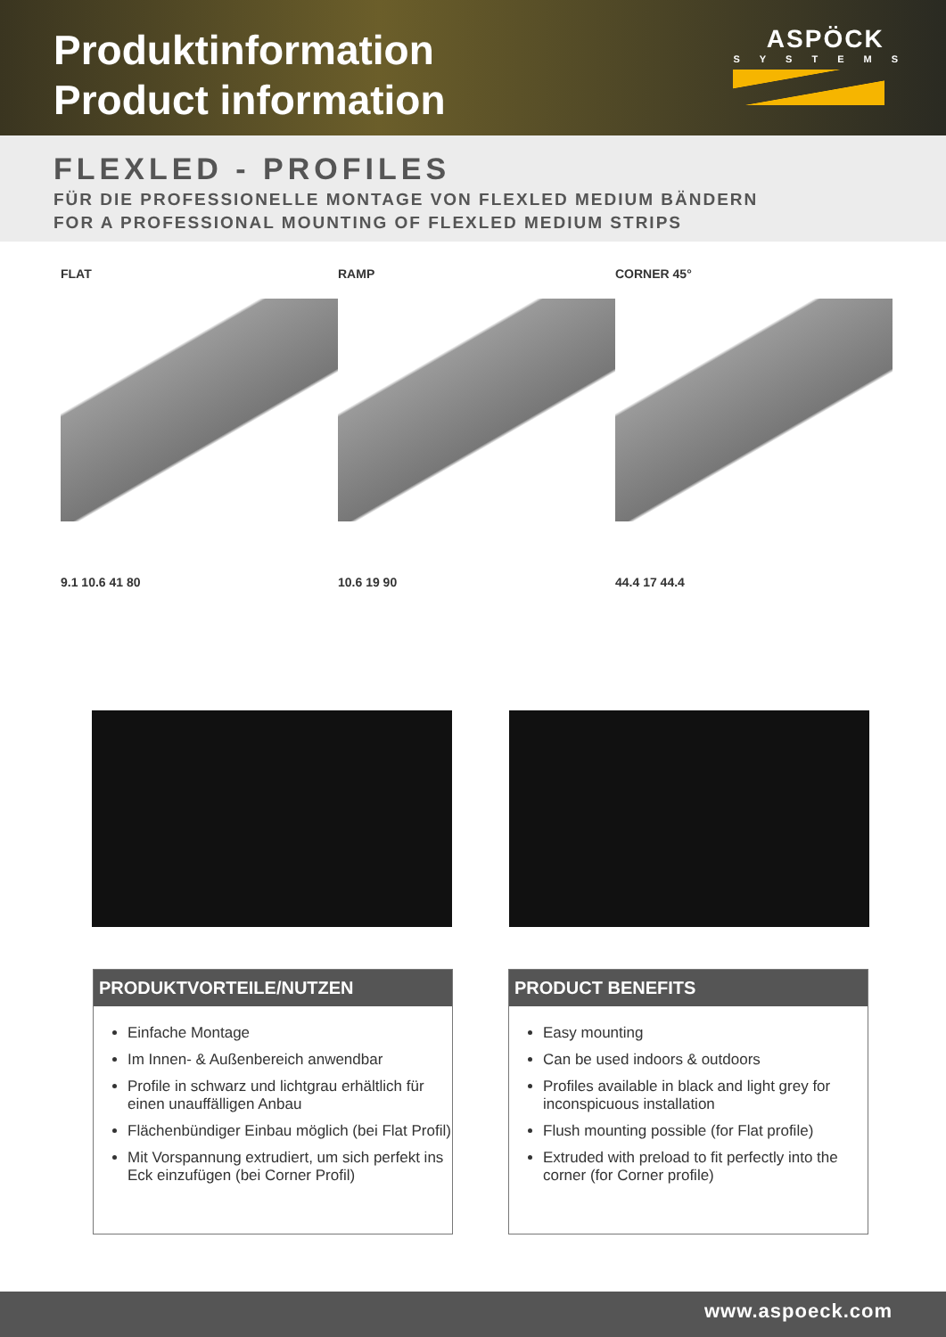Produktinformation
Product information
ASPÖCK
SYSTEMS
FLEXLED - PROFILES
FÜR DIE PROFESSIONELLE MONTAGE VON FLEXLED MEDIUM BÄNDERN
FOR A PROFESSIONAL MOUNTING OF FLEXLED MEDIUM STRIPS
FLAT
9.1 10.6 41 80
RAMP
10.6 19 90
CORNER 45°
44.4 17 44.4
PRODUKTVORTEILE/NUTZEN
Einfache Montage
Im Innen- & Außenbereich anwendbar
Profile in schwarz und lichtgrau erhältlich für einen unauffälligen Anbau
Flächenbündiger Einbau möglich (bei Flat Profil)
Mit Vorspannung extrudiert, um sich perfekt ins Eck einzufügen (bei Corner Profil)
PRODUCT BENEFITS
Easy mounting
Can be used indoors & outdoors
Profiles available in black and light grey for inconspicuous installation
Flush mounting possible (for Flat profile)
Extruded with preload to fit perfectly into the corner (for Corner profile)
www.aspoeck.com